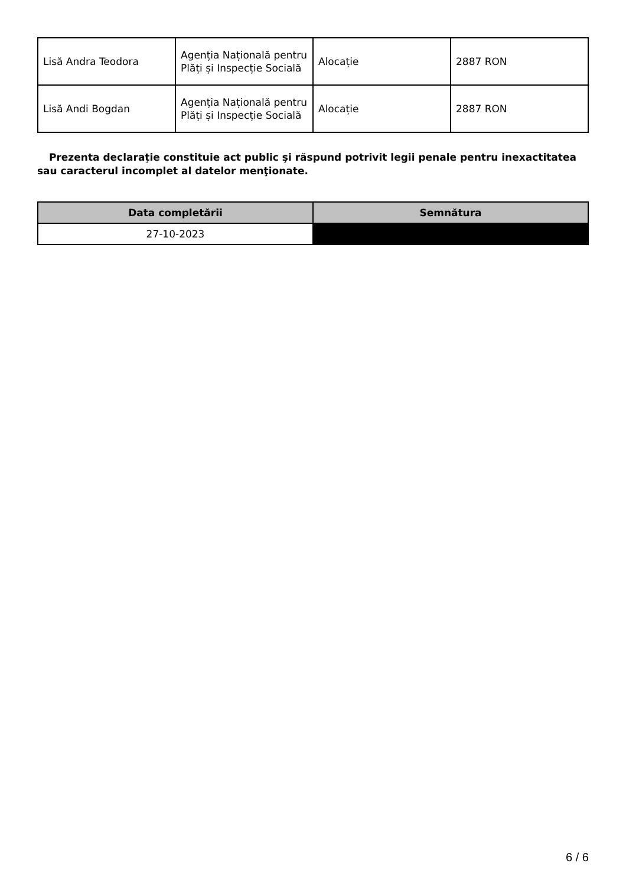| Lisă Andra Teodora | Agenția Națională pentru Plăți și Inspecție Socială | Alocație | 2887 RON |
| Lisă Andi Bogdan | Agenția Națională pentru Plăți și Inspecție Socială | Alocație | 2887 RON |
Prezenta declaraţie constituie act public şi răspund potrivit legii penale pentru inexactitatea sau caracterul incomplet al datelor menţionate.
| Data completării | Semnătura |
| --- | --- |
| 27-10-2023 | |
6 / 6